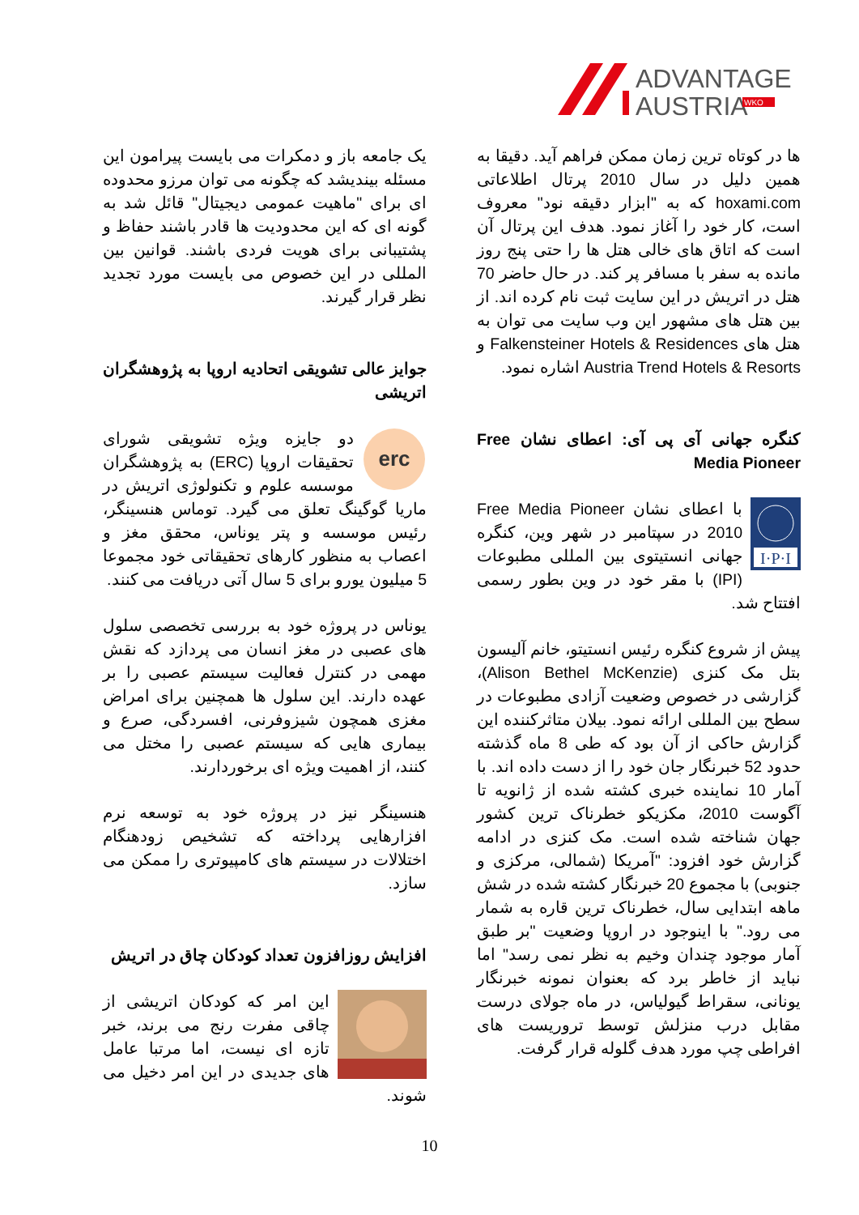ADVANTAGE
AUSTRIA
WKO
ها در کوتاه ترین زمان ممکن فراهم آید. دقیقا به همین دلیل در سال 2010 پرتال اطلاعاتی hoxami.com که به "ابزار دقیقه نود" معروف است، کار خود را آغاز نمود. هدف این پرتال آن است که اتاق های خالی هتل ها را حتی پنج روز مانده به سفر با مسافر پر کند. در حال حاضر 70 هتل در اتریش در این سایت ثبت نام کرده اند. از بین هتل های مشهور این وب سایت می توان به هتل های Falkensteiner Hotels & Residences و Austria Trend Hotels & Resorts اشاره نمود.
کنگره جهانی آی پی آی: اعطای نشان Free Media Pioneer
I·P·I
با اعطای نشان Free Media Pioneer 2010 در سپتامبر در شهر وین، کنگره جهانی انستیتوی بین المللی مطبوعات (IPI) با مقر خود در وین بطور رسمی افتتاح شد.
پیش از شروع کنگره رئیس انستیتو، خانم آلیسون بتل مک کنزی (Alison Bethel McKenzie)، گزارشی در خصوص وضعیت آزادی مطبوعات در سطح بین المللی ارائه نمود. بیلان متاثرکننده این گزارش حاکی از آن بود که طی 8 ماه گذشته حدود 52 خبرنگار جان خود را از دست داده اند. با آمار 10 نماینده خبری کشته شده از ژانویه تا آگوست 2010، مکزیکو خطرناک ترین کشور جهان شناخته شده است. مک کنزی در ادامه گزارش خود افزود: "آمریکا (شمالی، مرکزی و جنوبی) با مجموع 20 خبرنگار کشته شده در شش ماهه ابتدایی سال، خطرناک ترین قاره به شمار می رود." با اینوجود در اروپا وضعیت "بر طبق آمار موجود چندان وخیم به نظر نمی رسد" اما نباید از خاطر برد که بعنوان نمونه خبرنگار یونانی، سقراط گیولیاس، در ماه جولای درست مقابل درب منزلش توسط تروریست های افراطی چپ مورد هدف گلوله قرار گرفت.
یک جامعه باز و دمکرات می بایست پیرامون این مسئله بیندیشد که چگونه می توان مرزو محدوده ای برای "ماهیت عمومی دیجیتال" قائل شد به گونه ای که این محدودیت ها قادر باشند حفاظ و پشتیبانی برای هویت فردی باشند. قوانین بین المللی در این خصوص می بایست مورد تجدید نظر قرار گیرند.
جوایز عالی تشویقی اتحادیه اروپا به پژوهشگران اتریشی
erc
دو جایزه ویژه تشویقی شورای تحقیقات اروپا (ERC) به پژوهشگران موسسه علوم و تکنولوژی اتریش در ماریا گوگینگ تعلق می گیرد. توماس هنسینگر، رئیس موسسه و پتر یوناس، محقق مغز و اعصاب به منظور کارهای تحقیقاتی خود مجموعا 5 میلیون یورو برای 5 سال آتی دریافت می کنند.
یوناس در پروژه خود به بررسی تخصصی سلول های عصبی در مغز انسان می پردازد که نقش مهمی در کنترل فعالیت سیستم عصبی را بر عهده دارند. این سلول ها همچنین برای امراض مغزی همچون شیزوفرنی، افسردگی، صرع و بیماری هایی که سیستم عصبی را مختل می کنند، از اهمیت ویژه ای برخوردارند.
هنسینگر نیز در پروژه خود به توسعه نرم افزارهایی پرداخته که تشخیص زودهنگام اختلالات در سیستم های کامپیوتری را ممکن می سازد.
افزایش روزافزون تعداد کودکان چاق در اتریش
این امر که کودکان اتریشی از چاقی مفرت رنج می برند، خبر تازه ای نیست، اما مرتبا عامل های جدیدی در این امر دخیل می شوند.
10